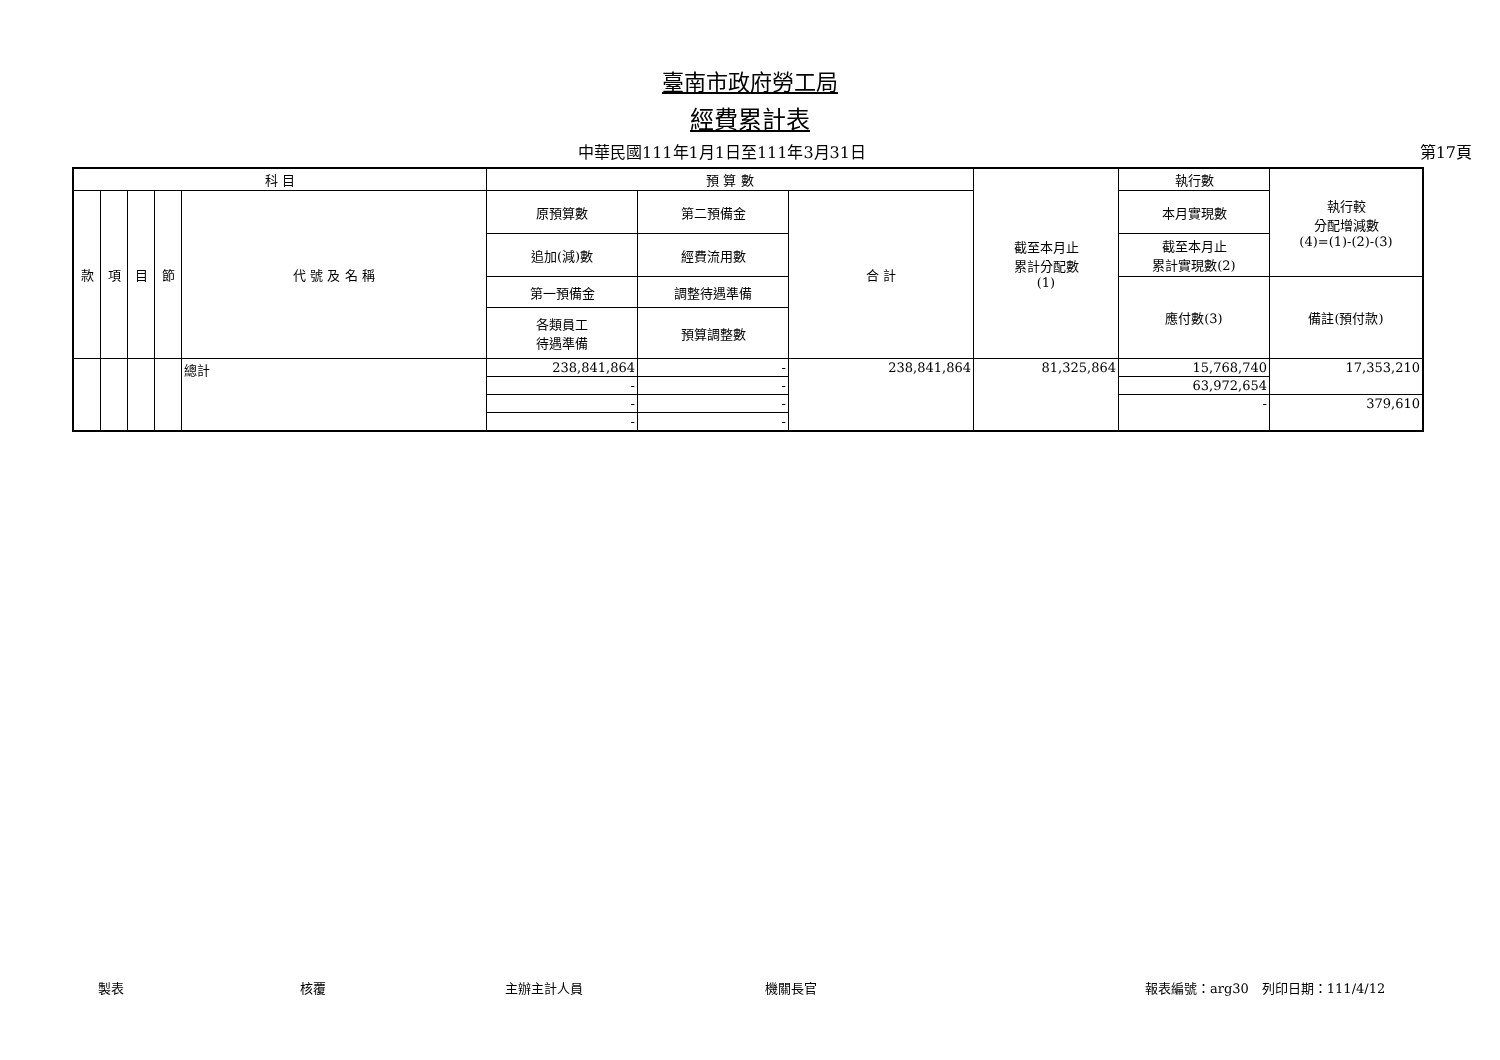臺南市政府勞工局
經費累計表
中華民國111年1月1日至111年3月31日 第17頁
| 科 目 | | | | | 預 算 數 | | | 截至本月止 累計分配數 (1) | 執行數 | 執行較 分配增減數 (4)=(1)-(2)-(3) |
| --- | --- | --- | --- | --- | --- | --- | --- | --- | --- | --- |
| 款 | 項 | 目 | 節 | 代 號 及 名 稱 | 原預算數 | 第二預備金 | 合 計 | | 本月實現數 | |
| | | | | | 追加(減)數 | 經費流用數 | | | 截至本月止 累計實現數(2) | |
| | | | | | 第一預備金 | 調整待遇準備 | | | 應付數(3) | 備註(預付款) |
| | | | | | 各類員工 待遇準備 | 預算調整數 | | | | |
| | | | | 總計 | 238,841,864 | - | 238,841,864 | 81,325,864 | 15,768,740 | 17,353,210 |
| | | | | | - | - | | | 63,972,654 | |
| | | | | | - | - | | | - | 379,610 |
| | | | | | - | - | | | | |
製表 核覆 主辦主計人員 機關長官 報表編號：arg30　列印日期：111/4/12